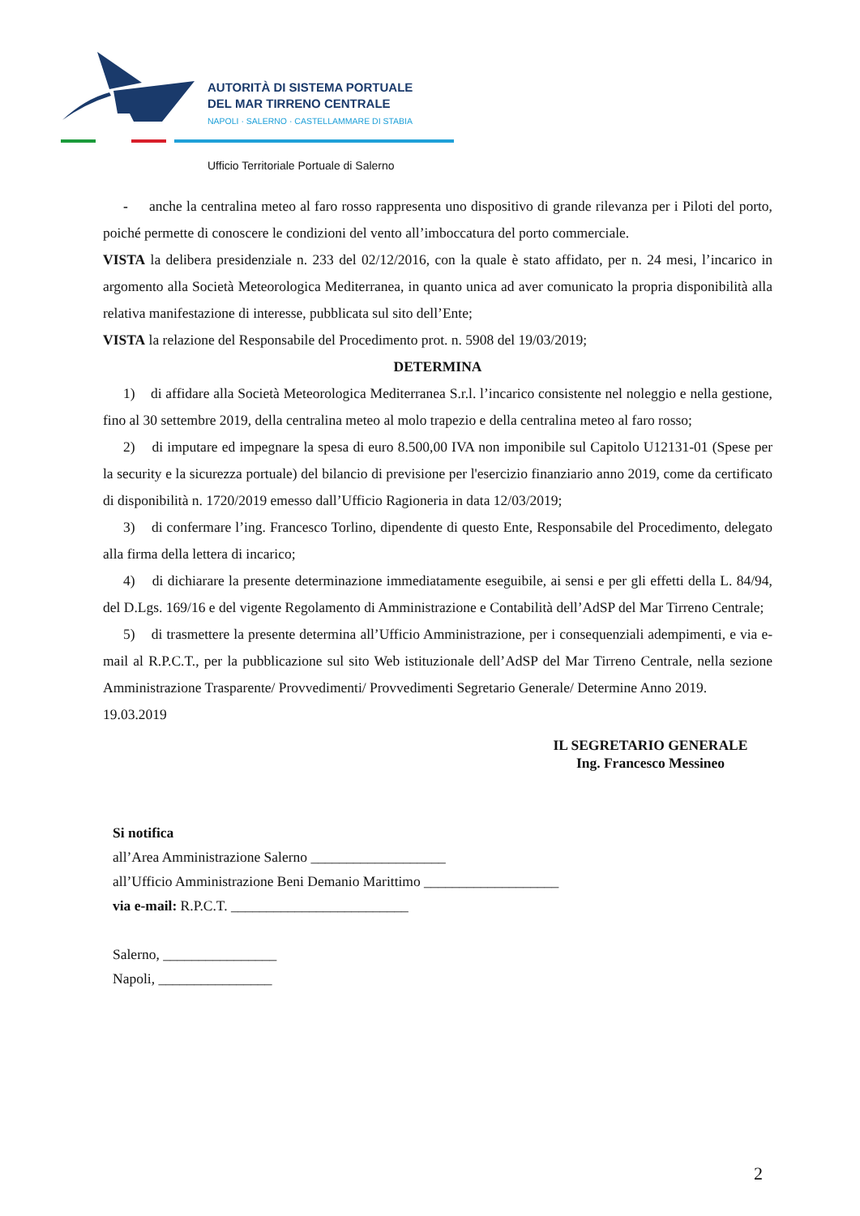AUTORITÀ DI SISTEMA PORTUALE
DEL MAR TIRRENO CENTRALE
NAPOLI · SALERNO · CASTELLAMMARE DI STABIA
Ufficio Territoriale Portuale di Salerno
- anche la centralina meteo al faro rosso rappresenta uno dispositivo di grande rilevanza per i Piloti del porto, poiché permette di conoscere le condizioni del vento all’imboccatura del porto commerciale.
VISTA la delibera presidenziale n. 233 del 02/12/2016, con la quale è stato affidato, per n. 24 mesi, l’incarico in argomento alla Società Meteorologica Mediterranea, in quanto unica ad aver comunicato la propria disponibilità alla relativa manifestazione di interesse, pubblicata sul sito dell’Ente;
VISTA la relazione del Responsabile del Procedimento prot. n. 5908 del 19/03/2019;
DETERMINA
1) di affidare alla Società Meteorologica Mediterranea S.r.l. l’incarico consistente nel noleggio e nella gestione, fino al 30 settembre 2019, della centralina meteo al molo trapezio e della centralina meteo al faro rosso;
2) di imputare ed impegnare la spesa di euro 8.500,00 IVA non imponibile sul Capitolo U12131-01 (Spese per la security e la sicurezza portuale) del bilancio di previsione per l'esercizio finanziario anno 2019, come da certificato di disponibilità n. 1720/2019 emesso dall’Ufficio Ragioneria in data 12/03/2019;
3) di confermare l’ing. Francesco Torlino, dipendente di questo Ente, Responsabile del Procedimento, delegato alla firma della lettera di incarico;
4) di dichiarare la presente determinazione immediatamente eseguibile, ai sensi e per gli effetti della L. 84/94, del D.Lgs. 169/16 e del vigente Regolamento di Amministrazione e Contabilità dell’AdSP del Mar Tirreno Centrale;
5) di trasmettere la presente determina all’Ufficio Amministrazione, per i consequenziali adempimenti, e via e-mail al R.P.C.T., per la pubblicazione sul sito Web istituzionale dell’AdSP del Mar Tirreno Centrale, nella sezione Amministrazione Trasparente/ Provvedimenti/ Provvedimenti Segretario Generale/ Determine Anno 2019.
19.03.2019
IL SEGRETARIO GENERALE
Ing. Francesco Messineo
Si notifica
all’Area Amministrazione Salerno ___________________
all’Ufficio Amministrazione Beni Demanio Marittimo ___________________
via e-mail: R.P.C.T. _________________________
Salerno, ________________
Napoli, ________________
2